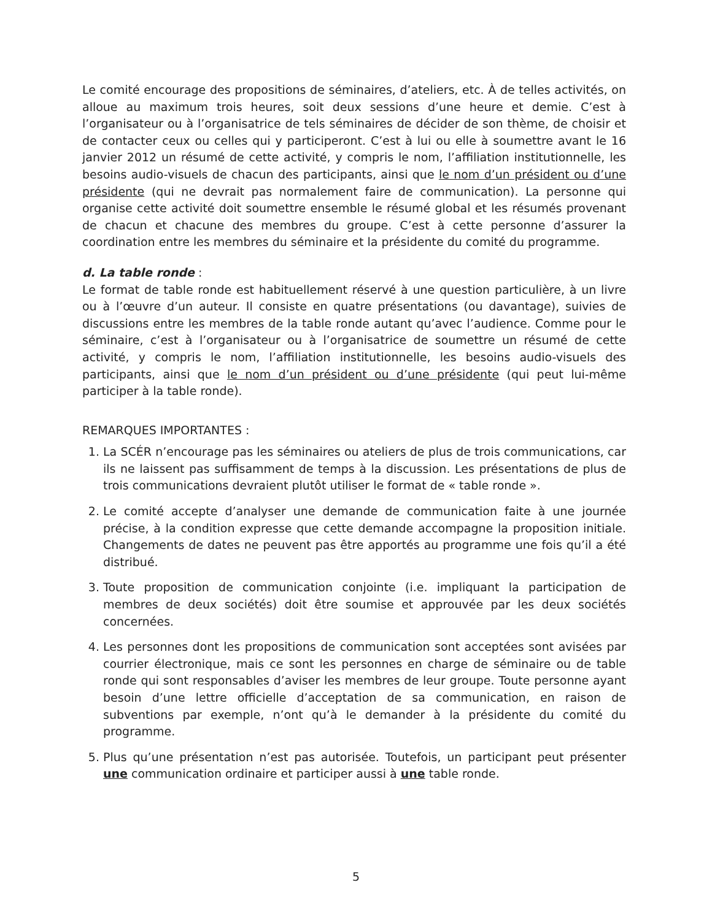Le comité encourage des propositions de séminaires, d’ateliers, etc. À de telles activités, on alloue au maximum trois heures, soit deux sessions d’une heure et demie. C’est à l’organisateur ou à l’organisatrice de tels séminaires de décider de son thème, de choisir et de contacter ceux ou celles qui y participeront. C’est à lui ou elle à soumettre avant le 16 janvier 2012 un résumé de cette activité, y compris le nom, l’affiliation institutionnelle, les besoins audio-visuels de chacun des participants, ainsi que le nom d’un président ou d’une présidente (qui ne devrait pas normalement faire de communication). La personne qui organise cette activité doit soumettre ensemble le résumé global et les résumés provenant de chacun et chacune des membres du groupe. C’est à cette personne d’assurer la coordination entre les membres du séminaire et la présidente du comité du programme.
d. La table ronde :
Le format de table ronde est habituellement réservé à une question particulière, à un livre ou à l’œuvre d’un auteur. Il consiste en quatre présentations (ou davantage), suivies de discussions entre les membres de la table ronde autant qu’avec l’audience. Comme pour le séminaire, c’est à l’organisateur ou à l’organisatrice de soumettre un résumé de cette activité, y compris le nom, l’affiliation institutionnelle, les besoins audio-visuels des participants, ainsi que le nom d’un président ou d’une présidente (qui peut lui-même participer à la table ronde).
REMARQUES IMPORTANTES :
1. La SCÉR n’encourage pas les séminaires ou ateliers de plus de trois communications, car ils ne laissent pas suffisamment de temps à la discussion. Les présentations de plus de trois communications devraient plutôt utiliser le format de « table ronde ».
2. Le comité accepte d’analyser une demande de communication faite à une journée précise, à la condition expresse que cette demande accompagne la proposition initiale. Changements de dates ne peuvent pas être apportés au programme une fois qu’il a été distribué.
3. Toute proposition de communication conjointe (i.e. impliquant la participation de membres de deux sociétés) doit être soumise et approuvée par les deux sociétés concernées.
4. Les personnes dont les propositions de communication sont acceptées sont avisées par courrier électronique, mais ce sont les personnes en charge de séminaire ou de table ronde qui sont responsables d’aviser les membres de leur groupe. Toute personne ayant besoin d’une lettre officielle d’acceptation de sa communication, en raison de subventions par exemple, n’ont qu’à le demander à la présidente du comité du programme.
5. Plus qu’une présentation n’est pas autorisée. Toutefois, un participant peut présenter une communication ordinaire et participer aussi à une table ronde.
5